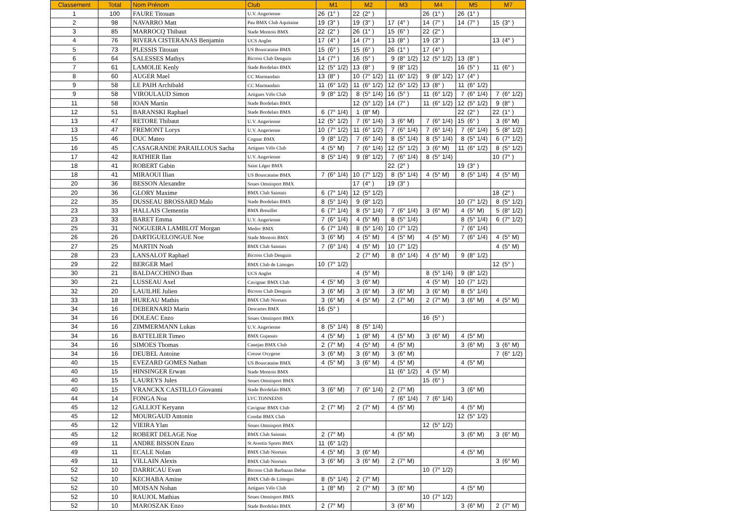| Classement | Total | Nom Prénom | Club | M1 | | M2 | | M3 | | M4 | | M5 | | M7 | |
| --- | --- | --- | --- | --- | --- | --- | --- | --- | --- | --- | --- | --- | --- | --- | --- |
| 1 | 100 | FAURE Titouan | U.V. Angerienne | 26 | (1° ) | 22 | (2° ) | | | 26 | (1° ) | 26 | (1° ) | | |
| 2 | 98 | NAVARRO Matt | Pau BMX Club Aquitaine | 19 | (3° ) | 19 | (3° ) | 17 | (4° ) | 14 | (7° ) | 14 | (7° ) | 15 | (3° ) |
| 3 | 85 | MARROCQ Thibaut | Stade Montois BMX | 22 | (2° ) | 26 | (1° ) | 15 | (6° ) | 22 | (2° ) | | | | |
| 4 | 76 | RIVERA CISTERANAS Benjamin | UCS Anglet | 17 | (4° ) | 14 | (7° ) | 13 | (8° ) | 19 | (3° ) | | | 13 | (4° ) |
| 5 | 73 | PLESSIS Titouan | US Bouscataise BMX | 15 | (6° ) | 15 | (6° ) | 26 | (1° ) | 17 | (4° ) | | | | |
| 6 | 64 | SALESSES Mathys | Bicross Club Denguin | 14 | (7° ) | 16 | (5° ) | 9 | (8° 1/2) | 12 | (5° 1/2) | 13 | (8° ) | | |
| 7 | 61 | LAMOLIE Kenly | Stade Bordelais BMX | 12 | (5° 1/2) | 13 | (8° ) | 9 | (8° 1/2) | | | 16 | (5° ) | 11 | (6° ) |
| 8 | 60 | AUGER Mael | CC Marmandais | 13 | (8° ) | 10 | (7° 1/2) | 11 | (6° 1/2) | 9 | (8° 1/2) | 17 | (4° ) | | |
| 9 | 58 | LE PAIH Archibald | CC Marmandais | 11 | (6° 1/2) | 11 | (6° 1/2) | 12 | (5° 1/2) | 13 | (8° ) | 11 | (6° 1/2) | | |
| 9 | 58 | VIROULAUD Simon | Artigues Vélo Club | 9 | (8° 1/2) | 8 | (5° 1/4) | 16 | (5° ) | 11 | (6° 1/2) | 7 | (6° 1/4) | 7 | (6° 1/2) |
| 11 | 58 | IOAN Martin | Stade Bordelais BMX | | | 12 | (5° 1/2) | 14 | (7° ) | 11 | (6° 1/2) | 12 | (5° 1/2) | 9 | (8° ) |
| 12 | 51 | BARANSKI Raphael | Stade Bordelais BMX | 6 | (7° 1/4) | 1 | (8° M) | | | | | 22 | (2° ) | 22 | (1° ) |
| 13 | 47 | RETORE Thibaut | U.V. Angerienne | 12 | (5° 1/2) | 7 | (6° 1/4) | 3 | (6° M) | 7 | (6° 1/4) | 15 | (6° ) | 3 | (6° M) |
| 13 | 47 | FREMONT Lorys | U.V. Angerienne | 10 | (7° 1/2) | 11 | (6° 1/2) | 7 | (6° 1/4) | 7 | (6° 1/4) | 7 | (6° 1/4) | 5 | (8° 1/2) |
| 15 | 46 | DUC Mateo | Cognac BMX | 9 | (8° 1/2) | 7 | (6° 1/4) | 8 | (5° 1/4) | 8 | (5° 1/4) | 8 | (5° 1/4) | 6 | (7° 1/2) |
| 16 | 45 | CASAGRANDE PARAILLOUS Sacha | Artigues Vélo Club | 4 | (5° M) | 7 | (6° 1/4) | 12 | (5° 1/2) | 3 | (6° M) | 11 | (6° 1/2) | 8 | (5° 1/2) |
| 17 | 42 | RATHIER Ilan | U.V. Angerienne | 8 | (5° 1/4) | 9 | (8° 1/2) | 7 | (6° 1/4) | 8 | (5° 1/4) | | | 10 | (7° ) |
| 18 | 41 | ROBERT Gabin | Saint Léger BMX | | | | | 22 | (2° ) | | | 19 | (3° ) | | |
| 18 | 41 | MIRAOUI Ilian | US Bouscataise BMX | 7 | (6° 1/4) | 10 | (7° 1/2) | 8 | (5° 1/4) | 4 | (5° M) | 8 | (5° 1/4) | 4 | (5° M) |
| 20 | 36 | BESSON Alexandre | Soues Omnisport BMX | | | 17 | (4° ) | 19 | (3° ) | | | | | | |
| 20 | 36 | GLORY Maxime | BMX Club Saintais | 6 | (7° 1/4) | 12 | (5° 1/2) | | | | | | | 18 | (2° ) |
| 22 | 35 | DUSSEAU BROSSARD Malo | Stade Bordelais BMX | 8 | (5° 1/4) | 9 | (8° 1/2) | | | | | 10 | (7° 1/2) | 8 | (5° 1/2) |
| 23 | 33 | HALLAIS Clementin | BMX Breuillet | 6 | (7° 1/4) | 8 | (5° 1/4) | 7 | (6° 1/4) | 3 | (6° M) | 4 | (5° M) | 5 | (8° 1/2) |
| 23 | 33 | BARET Emma | U.V. Angerienne | 7 | (6° 1/4) | 4 | (5° M) | 8 | (5° 1/4) | | | 8 | (5° 1/4) | 6 | (7° 1/2) |
| 25 | 31 | NOGUEIRA LAMBLOT Morgan | Medoc BMX | 6 | (7° 1/4) | 8 | (5° 1/4) | 10 | (7° 1/2) | | | 7 | (6° 1/4) | | |
| 26 | 26 | DARTIGUELONGUE Noe | Stade Montois BMX | 3 | (6° M) | 4 | (5° M) | 4 | (5° M) | 4 | (5° M) | 7 | (6° 1/4) | 4 | (5° M) |
| 27 | 25 | MARTIN Noah | BMX Club Saintais | 7 | (6° 1/4) | 4 | (5° M) | 10 | (7° 1/2) | | | | | 4 | (5° M) |
| 28 | 23 | LANSALOT Raphael | Bicross Club Denguin | | | 2 | (7° M) | 8 | (5° 1/4) | 4 | (5° M) | 9 | (8° 1/2) | | |
| 29 | 22 | BERGER Mael | BMX Club de Limoges | 10 | (7° 1/2) | | | | | | | | | 12 | (5° ) |
| 30 | 21 | BALDACCHINO Iban | UCS Anglet | | | 4 | (5° M) | | | 8 | (5° 1/4) | 9 | (8° 1/2) | | |
| 30 | 21 | LUSSEAU Axel | Cavignac BMX Club | 4 | (5° M) | 3 | (6° M) | | | 4 | (5° M) | 10 | (7° 1/2) | | |
| 32 | 20 | LAUILHE Julien | Bicross Club Denguin | 3 | (6° M) | 3 | (6° M) | 3 | (6° M) | 3 | (6° M) | 8 | (5° 1/4) | | |
| 33 | 18 | HUREAU Mathis | BMX Club Niortais | 3 | (6° M) | 4 | (5° M) | 2 | (7° M) | 2 | (7° M) | 3 | (6° M) | 4 | (5° M) |
| 34 | 16 | DEBERNARD Marin | Descartes BMX | 16 | (5° ) | | | | | | | | | | |
| 34 | 16 | DOLEAC Enzo | Soues Omnisport BMX | | | | | | | 16 | (5° ) | | | | |
| 34 | 16 | ZIMMERMANN Lukas | U.V. Angerienne | 8 | (5° 1/4) | 8 | (5° 1/4) | | | | | | | | |
| 34 | 16 | BATTELIER Timeo | BMX Gujanais | 4 | (5° M) | 1 | (8° M) | 4 | (5° M) | 3 | (6° M) | 4 | (5° M) | | |
| 34 | 16 | SIMOES Thomas | Canejan BMX Club | 2 | (7° M) | 4 | (5° M) | 4 | (5° M) | | | 3 | (6° M) | 3 | (6° M) |
| 34 | 16 | DEUBEL Antoine | Creuse Oxygene | 3 | (6° M) | 3 | (6° M) | 3 | (6° M) | | | | | 7 | (6° 1/2) |
| 40 | 15 | EVEZARD GOMES Nathan | US Bouscataise BMX | 4 | (5° M) | 3 | (6° M) | 4 | (5° M) | | | 4 | (5° M) | | |
| 40 | 15 | HINSINGER Erwan | Stade Montois BMX | | | | | 11 | (6° 1/2) | 4 | (5° M) | | | | |
| 40 | 15 | LAUREYS Jules | Soues Omnisport BMX | | | | | | | 15 | (6° ) | | | | |
| 40 | 15 | VRANCKX CASTILLO Giovanni | Stade Bordelais BMX | 3 | (6° M) | 7 | (6° 1/4) | 2 | (7° M) | | | 3 | (6° M) | | |
| 44 | 14 | FONGA Noa | LVC TONNEINS | | | | | 7 | (6° 1/4) | 7 | (6° 1/4) | | | | |
| 45 | 12 | GALLIOT Keryann | Cavignac BMX Club | 2 | (7° M) | 2 | (7° M) | 4 | (5° M) | | | 4 | (5° M) | | |
| 45 | 12 | MOURGAUD Antonin | Condat BMX Club | | | | | | | | | 12 | (5° 1/2) | | |
| 45 | 12 | VIEIRA Ylan | Soues Omnisport BMX | | | | | | | 12 | (5° 1/2) | | | | |
| 45 | 12 | ROBERT DELAGE Noe | BMX Club Saintais | 2 | (7° M) | | | 4 | (5° M) | | | 3 | (6° M) | 3 | (6° M) |
| 49 | 11 | ANDRE BISSON Enzo | St Avertin Sports BMX | 11 | (6° 1/2) | | | | | | | | | | |
| 49 | 11 | ECALE Nolan | BMX Club Niortais | 4 | (5° M) | 3 | (6° M) | | | | | 4 | (5° M) | | |
| 49 | 11 | VILLAIN Alexis | BMX Club Niortais | 3 | (6° M) | 3 | (6° M) | 2 | (7° M) | | | | | 3 | (6° M) |
| 52 | 10 | DARRICAU Evan | Bicross Club Barbazan Debat | | | | | | | 10 | (7° 1/2) | | | | |
| 52 | 10 | KECHABA Amine | BMX Club de Limoges | 8 | (5° 1/4) | 2 | (7° M) | | | | | | | | |
| 52 | 10 | MOISAN Nohan | Artigues Vélo Club | 1 | (8° M) | 2 | (7° M) | 3 | (6° M) | | | 4 | (5° M) | | |
| 52 | 10 | RAUJOL Mathias | Soues Omnisport BMX | | | | | | | 10 | (7° 1/2) | | | | |
| 52 | 10 | MAROSZAK Enzo | Stade Bordelais BMX | 2 | (7° M) | | | 3 | (6° M) | | | 3 | (6° M) | 2 | (7° M) |